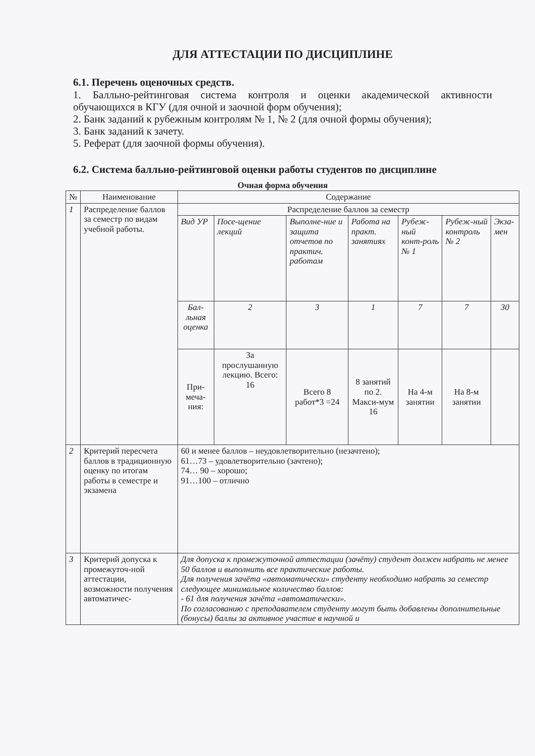ДЛЯ АТТЕСТАЦИИ ПО ДИСЦИПЛИНЕ
6.1. Перечень оценочных средств.
1. Балльно-рейтинговая система контроля и оценки академической активности обучающихся в КГУ (для очной и заочной форм обучения);
2. Банк заданий к рубежным контролям № 1, № 2 (для очной формы обучения);
3. Банк заданий к зачету.
5. Реферат (для заочной формы обучения).
6.2. Система балльно-рейтинговой оценки работы студентов по дисциплине
Очная форма обучения
| № | Наименование | Содержание | | | | | | |
| --- | --- | --- | --- | --- | --- | --- | --- | --- |
| 1 | Распределение баллов за семестр по видам учебной работы. | Распределение баллов за семестр | | | | | | |
| | | Вид УР | Посе-щение лекций | Выполне-ние и защита отчетов по практич. работам | Работа на практ. занятиях | Рубеж-ный конт-роль № 1 | Рубеж-ный контроль № 2 | Экза-мен |
| | | Бал-льная оценка | 2 | 3 | 1 | 7 | 7 | 30 |
| | | При-меча-ния: | За прослушанную лекцию. Всего: 16 | Всего 8 работ*3 =24 | 8 занятий по 2. Макси-мум 16 | На 4-м занятии | На 8-м занятии | |
| 2 | Критерий пересчета баллов в традиционную оценку по итогам работы в семестре и экзамена | 60 и менее баллов – неудовлетворительно (незачтено); 61…73 – удовлетворительно (зачтено); 74… 90 – хорошо; 91…100 – отлично | | | | | | |
| 3 | Критерий допуска к промежуточ-ной аттестации, возможности получения автоматичес- | Для допуска к промежуточной аттестации (зачёту) студент должен набрать не менее 50 баллов и выполнить все практические работы. Для получения зачёта «автоматически» студенту необходимо набрать за семестр следующее минимальное количество баллов: - 61 для получения зачёта «автоматически». По согласованию с преподавателем студенту могут быть добавлены дополнительные (бонусы) баллы за активное участие в научной и | | | | | | |